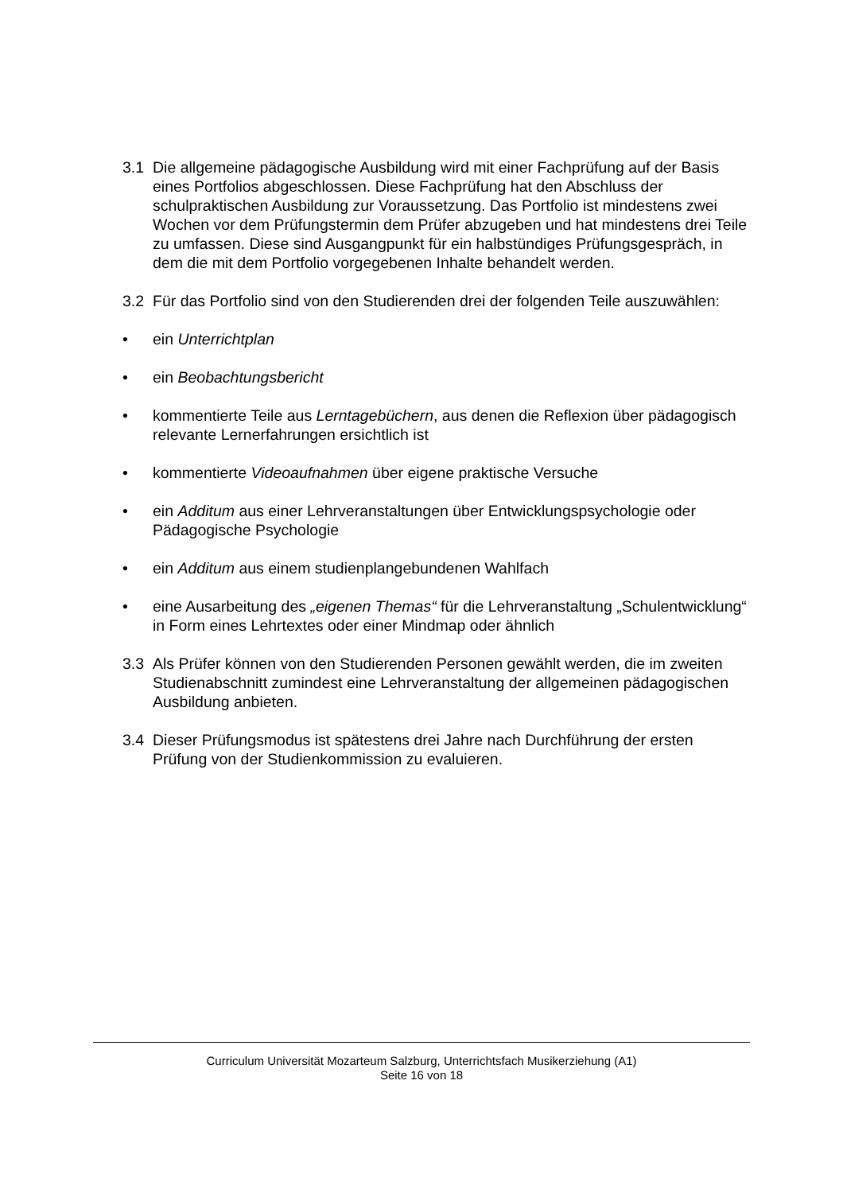3.1 Die allgemeine pädagogische Ausbildung wird mit einer Fachprüfung auf der Basis eines Portfolios abgeschlossen. Diese Fachprüfung hat den Abschluss der schulpraktischen Ausbildung zur Voraussetzung. Das Portfolio ist mindestens zwei Wochen vor dem Prüfungstermin dem Prüfer abzugeben und hat mindestens drei Teile zu umfassen. Diese sind Ausgangpunkt für ein halbstündiges Prüfungsgespräch, in dem die mit dem Portfolio vorgegebenen Inhalte behandelt werden.
3.2 Für das Portfolio sind von den Studierenden drei der folgenden Teile auszuwählen:
• ein Unterrichtplan
• ein Beobachtungsbericht
• kommentierte Teile aus Lerntagebüchern, aus denen die Reflexion über pädagogisch relevante Lernerfahrungen ersichtlich ist
• kommentierte Videoaufnahmen über eigene praktische Versuche
• ein Additum aus einer Lehrveranstaltungen über Entwicklungspsychologie oder Pädagogische Psychologie
• ein Additum aus einem studienplangebundenen Wahlfach
• eine Ausarbeitung des „eigenen Themas“ für die Lehrveranstaltung „Schulentwicklung“ in Form eines Lehrtextes oder einer Mindmap oder ähnlich
3.3 Als Prüfer können von den Studierenden Personen gewählt werden, die im zweiten Studienabschnitt zumindest eine Lehrveranstaltung der allgemeinen pädagogischen Ausbildung anbieten.
3.4 Dieser Prüfungsmodus ist spätestens drei Jahre nach Durchführung der ersten Prüfung von der Studienkommission zu evaluieren.
Curriculum Universität Mozarteum Salzburg, Unterrichtsfach Musikerziehung (A1)
Seite 16 von 18